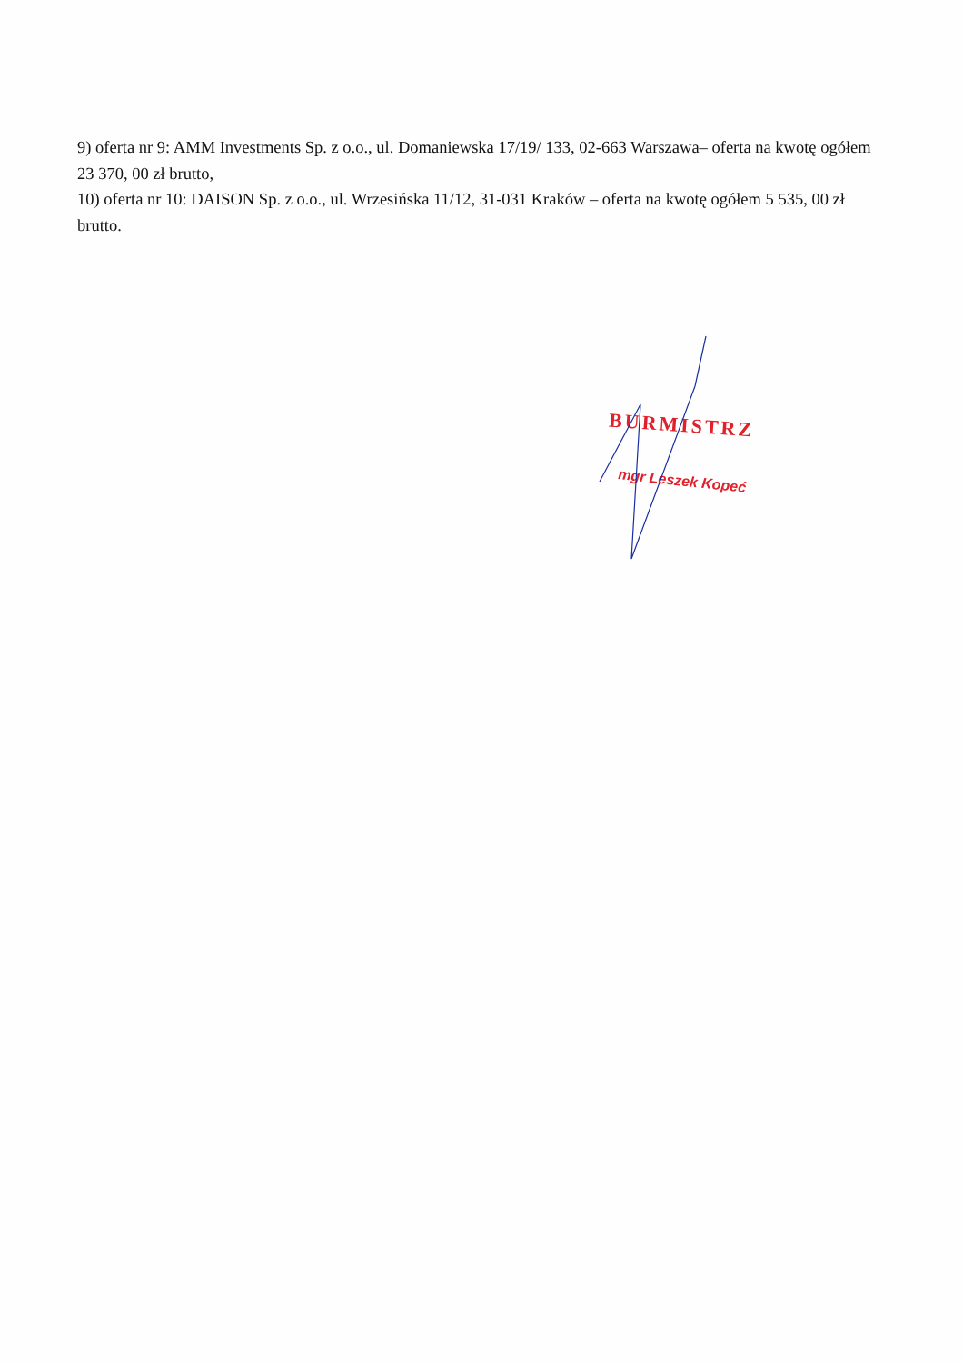9) oferta nr 9: AMM Investments Sp. z o.o., ul. Domaniewska 17/19/ 133, 02-663 Warszawa– oferta na kwotę ogółem 23 370, 00 zł brutto,
10) oferta nr 10: DAISON Sp. z o.o., ul. Wrzesińska 11/12, 31-031 Kraków – oferta na kwotę ogółem 5 535, 00 zł brutto.
BURMISTRZ
mgr Leszek Kopeć